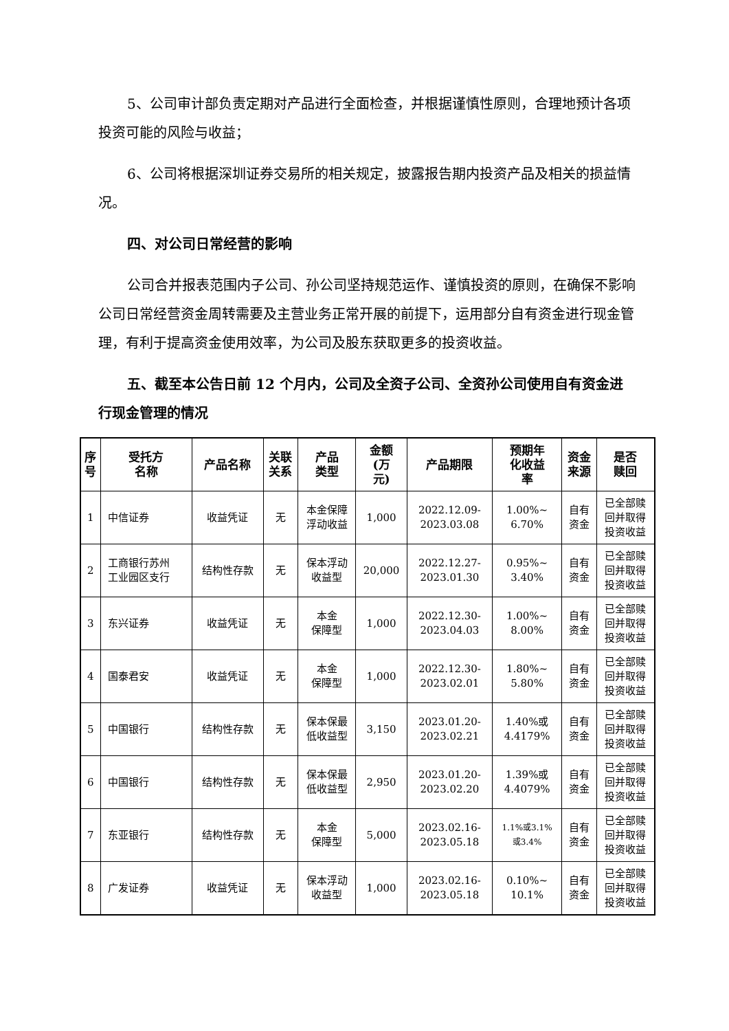5、公司审计部负责定期对产品进行全面检查，并根据谨慎性原则，合理地预计各项投资可能的风险与收益；
6、公司将根据深圳证券交易所的相关规定，披露报告期内投资产品及相关的损益情况。
四、对公司日常经营的影响
公司合并报表范围内子公司、孙公司坚持规范运作、谨慎投资的原则，在确保不影响公司日常经营资金周转需要及主营业务正常开展的前提下，运用部分自有资金进行现金管理，有利于提高资金使用效率，为公司及股东获取更多的投资收益。
五、截至本公告日前 12 个月内，公司及全资子公司、全资孙公司使用自有资金进行现金管理的情况
| 序 号 | 受托方 名称 | 产品名称 | 关联 关系 | 产品 类型 | 金额 (万 元) | 产品期限 | 预期年 化收益 率 | 资金 来源 | 是否 赎回 |
| --- | --- | --- | --- | --- | --- | --- | --- | --- | --- |
| 1 | 中信证券 | 收益凭证 | 无 | 本金保障 浮动收益 | 1,000 | 2022.12.09- 2023.03.08 | 1.00%~ 6.70% | 自有 资金 | 已全部赎 回并取得 投资收益 |
| 2 | 工商银行苏州 工业园区支行 | 结构性存款 | 无 | 保本浮动 收益型 | 20,000 | 2022.12.27- 2023.01.30 | 0.95%~ 3.40% | 自有 资金 | 已全部赎 回并取得 投资收益 |
| 3 | 东兴证券 | 收益凭证 | 无 | 本金 保障型 | 1,000 | 2022.12.30- 2023.04.03 | 1.00%~ 8.00% | 自有 资金 | 已全部赎 回并取得 投资收益 |
| 4 | 国泰君安 | 收益凭证 | 无 | 本金 保障型 | 1,000 | 2022.12.30- 2023.02.01 | 1.80%~ 5.80% | 自有 资金 | 已全部赎 回并取得 投资收益 |
| 5 | 中国银行 | 结构性存款 | 无 | 保本保最 低收益型 | 3,150 | 2023.01.20- 2023.02.21 | 1.40%或 4.4179% | 自有 资金 | 已全部赎 回并取得 投资收益 |
| 6 | 中国银行 | 结构性存款 | 无 | 保本保最 低收益型 | 2,950 | 2023.01.20- 2023.02.20 | 1.39%或 4.4079% | 自有 资金 | 已全部赎 回并取得 投资收益 |
| 7 | 东亚银行 | 结构性存款 | 无 | 本金 保障型 | 5,000 | 2023.02.16- 2023.05.18 | 1.1%或3.1% 或3.4% | 自有 资金 | 已全部赎 回并取得 投资收益 |
| 8 | 广发证券 | 收益凭证 | 无 | 保本浮动 收益型 | 1,000 | 2023.02.16- 2023.05.18 | 0.10%~ 10.1% | 自有 资金 | 已全部赎 回并取得 投资收益 |